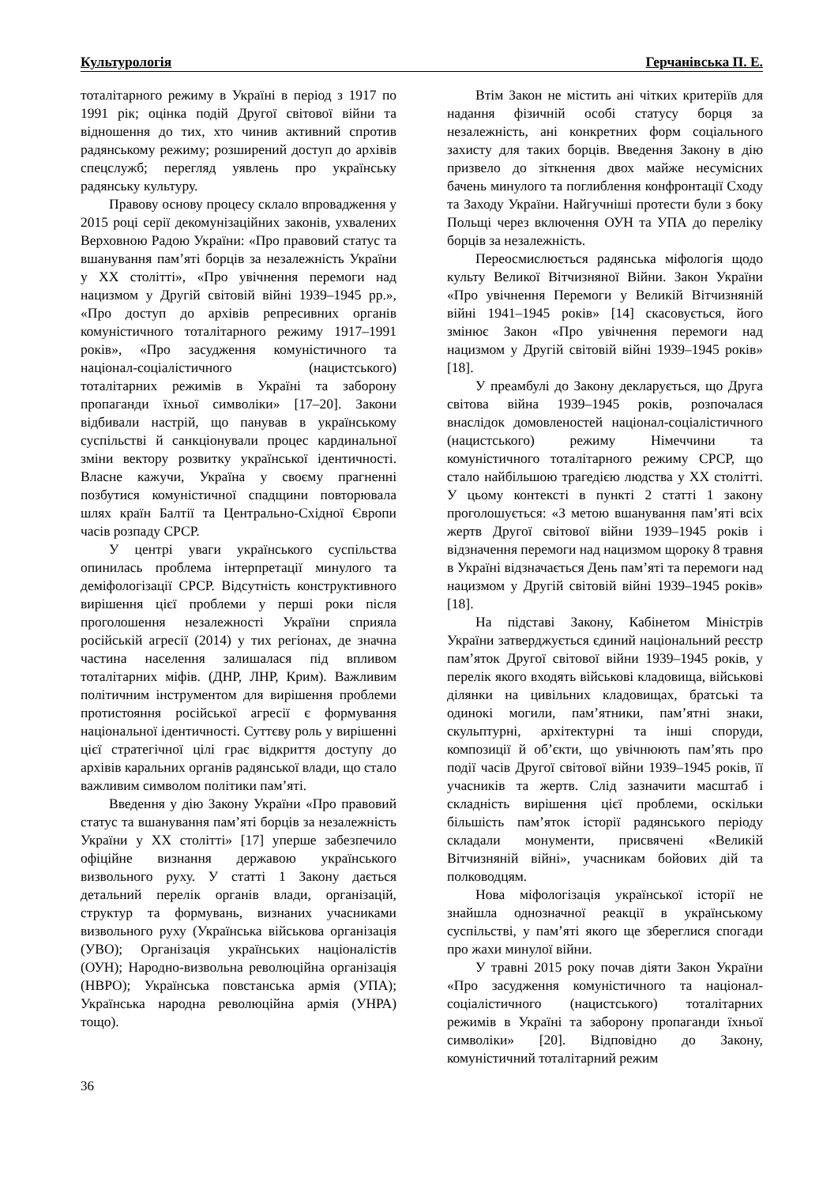Культурологія Герчанівська П. Е.
тоталітарного режиму в Україні в період з 1917 по 1991 рік; оцінка подій Другої світової війни та відношення до тих, хто чинив активний спротив радянському режиму; розширений доступ до архівів спецслужб; перегляд уявлень про українську радянську культуру.
Правову основу процесу склало впровадження у 2015 році серії декомунізаційних законів, ухвалених Верховною Радою України: «Про правовий статус та вшанування пам’яті борців за незалежність України у XX столітті», «Про увічнення перемоги над нацизмом у Другій світовій війні 1939–1945 рр.», «Про доступ до архівів репресивних органів комуністичного тоталітарного режиму 1917–1991 років», «Про засудження комуністичного та націонал-соціалістичного (нацистського) тоталітарних режимів в Україні та заборону пропаганди їхньої символіки» [17–20]. Закони відбивали настрій, що панував в українському суспільстві й санкціонували процес кардинальної зміни вектору розвитку української ідентичності. Власне кажучи, Україна у своєму прагненні позбутися комуністичної спадщини повторювала шлях країн Балтії та Центрально-Східної Європи часів розпаду СРСР.
У центрі уваги українського суспільства опинилась проблема інтерпретації минулого та деміфологізації СРСР. Відсутність конструктивного вирішення цієї проблеми у перші роки після проголошення незалежності України сприяла російській агресії (2014) у тих регіонах, де значна частина населення залишалася під впливом тоталітарних міфів. (ДНР, ЛНР, Крим). Важливим політичним інструментом для вирішення проблеми протистояння російської агресії є формування національної ідентичності. Суттєву роль у вирішенні цієї стратегічної цілі грає відкриття доступу до архівів каральних органів радянської влади, що стало важливим символом політики пам’яті.
Введення у дію Закону України «Про правовий статус та вшанування пам’яті борців за незалежність України у XX столітті» [17] уперше забезпечило офіційне визнання державою українського визвольного руху. У статті 1 Закону дається детальний перелік органів влади, організацій, структур та формувань, визнаних учасниками визвольного руху (Українська військова організація (УВО); Організація українських націоналістів (ОУН); Народно-визвольна революційна організація (НВРО); Українська повстанська армія (УПА); Українська народна революційна армія (УНРА) тощо).
Втім Закон не містить ані чітких критеріїв для надання фізичній особі статусу борця за незалежність, ані конкретних форм соціального захисту для таких борців. Введення Закону в дію призвело до зіткнення двох майже несумісних бачень минулого та поглиблення конфронтації Сходу та Заходу України. Найгучніші протести були з боку Польщі через включення ОУН та УПА до переліку борців за незалежність.
Переосмислюється радянська міфологія щодо культу Великої Вітчизняної Війни. Закон України «Про увічнення Перемоги у Великій Вітчизняній війні 1941–1945 років» [14] скасовується, його змінює Закон «Про увічнення перемоги над нацизмом у Другій світовій війні 1939–1945 років» [18].
У преамбулі до Закону декларується, що Друга світова війна 1939–1945 років, розпочалася внаслідок домовленостей націонал-соціалістичного (нацистського) режиму Німеччини та комуністичного тоталітарного режиму СРСР, що стало найбільшою трагедією людства у XX столітті. У цьому контексті в пункті 2 статті 1 закону проголошується: «З метою вшанування пам’яті всіх жертв Другої світової війни 1939–1945 років і відзначення перемоги над нацизмом щороку 8 травня в Україні відзначається День пам’яті та перемоги над нацизмом у Другій світовій війні 1939–1945 років» [18].
На підставі Закону, Кабінетом Міністрів України затверджується єдиний національний реєстр пам’яток Другої світової війни 1939–1945 років, у перелік якого входять військові кладовища, військові ділянки на цивільних кладовищах, братські та одинокі могили, пам’ятники, пам’ятні знаки, скульптурні, архітектурні та інші споруди, композиції й об’єкти, що увічнюють пам’ять про події часів Другої світової війни 1939–1945 років, її учасників та жертв. Слід зазначити масштаб і складність вирішення цієї проблеми, оскільки більшість пам’яток історії радянського періоду складали монументи, присвячені «Великій Вітчизняній війні», учасникам бойових дій та полководцям.
Нова міфологізація української історії не знайшла однозначної реакції в українському суспільстві, у пам’яті якого ще збереглися спогади про жахи минулої війни.
У травні 2015 року почав діяти Закон України «Про засудження комуністичного та націонал-соціалістичного (нацистського) тоталітарних режимів в Україні та заборону пропаганди їхньої символіки» [20]. Відповідно до Закону, комуністичний тоталітарний режим
36